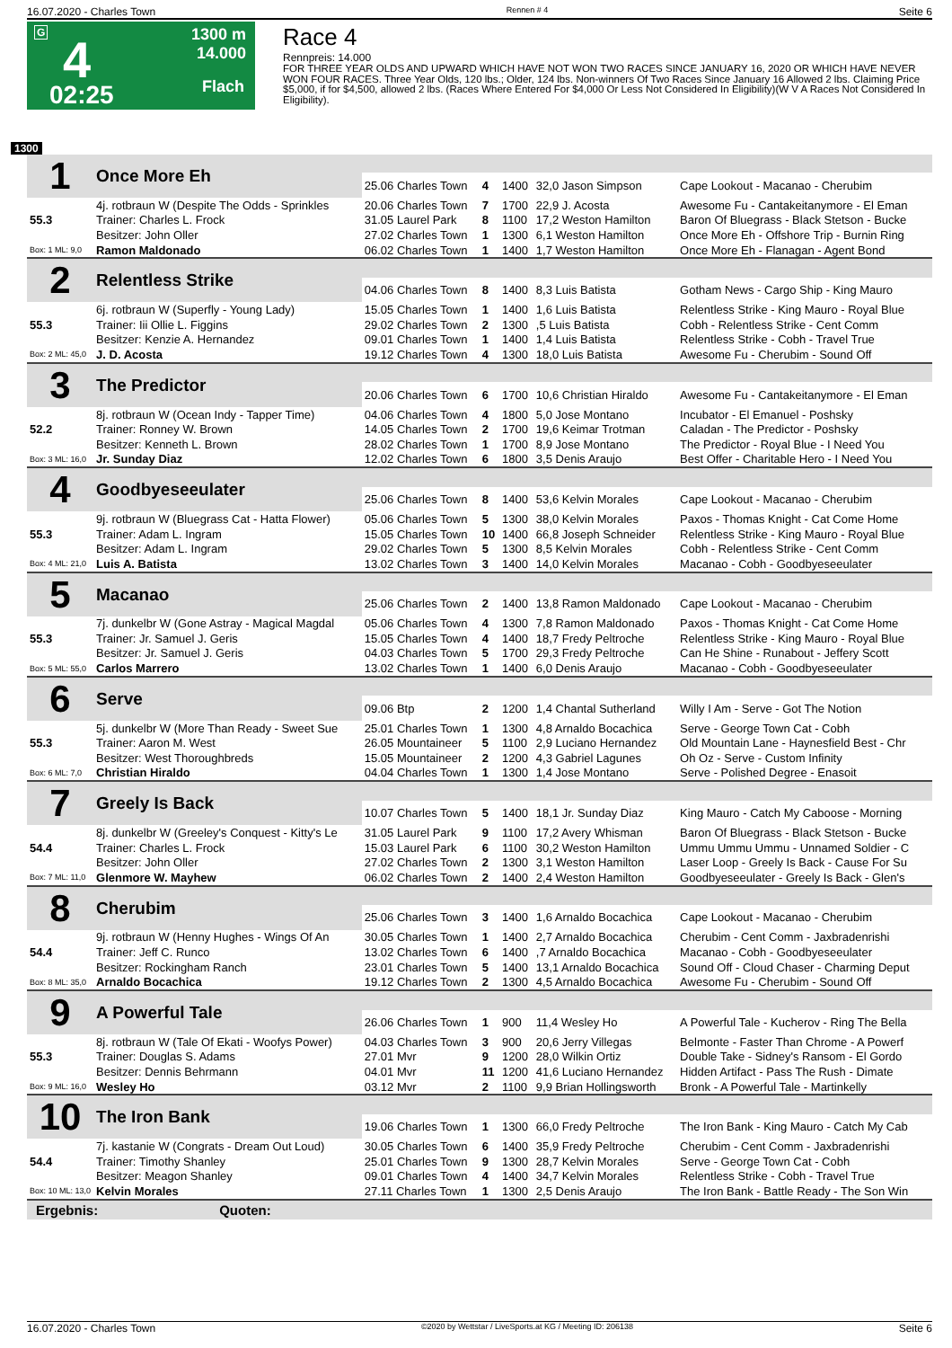16.07.2020 - Charles Town Rennen # 4 Seite 6
G 4
02:25
1300 m
14.000
Flach
Race 4
Rennpreis: 14.000
FOR THREE YEAR OLDS AND UPWARD WHICH HAVE NOT WON TWO RACES SINCE JANUARY 16, 2020 OR WHICH HAVE NEVER WON FOUR RACES. Three Year Olds, 120 lbs.; Older, 124 lbs. Non-winners Of Two Races Since January 16 Allowed 2 lbs. Claiming Price $5,000, if for $4,500, allowed 2 lbs. (Races Where Entered For $4,000 Or Less Not Considered In Eligibility)(W V A Races Not Considered In Eligibility).
1300
| 1 | Once More Eh | | | | | |
| | | 25.06 Charles Town | 4 | 1400 | 32,0 Jason Simpson | Cape Lookout - Macanao - Cherubim |
| | 4j. rotbraun W (Despite The Odds - Sprinkles | 20.06 Charles Town | 7 | 1700 | 22,9 J. Acosta | Awesome Fu - Cantakeitanymore - El Eman |
| 55.3 | Trainer: Charles L. Frock | 31.05 Laurel Park | 8 | 1100 | 17,2 Weston Hamilton | Baron Of Bluegrass - Black Stetson - Bucke |
| | Besitzer: John Oller | 27.02 Charles Town | 1 | 1300 | 6,1 Weston Hamilton | Once More Eh - Offshore Trip - Burnin Ring |
| Box: 1 ML: 9,0 | Ramon Maldonado | 06.02 Charles Town | 1 | 1400 | 1,7 Weston Hamilton | Once More Eh - Flanagan - Agent Bond |
| 2 | Relentless Strike | | | | | |
| | | 04.06 Charles Town | 8 | 1400 | 8,3 Luis Batista | Gotham News - Cargo Ship - King Mauro |
| | 6j. rotbraun W (Superfly - Young Lady) | 15.05 Charles Town | 1 | 1400 | 1,6 Luis Batista | Relentless Strike - King Mauro - Royal Blue |
| 55.3 | Trainer: Iii Ollie L. Figgins | 29.02 Charles Town | 2 | 1300 | ,5 Luis Batista | Cobh - Relentless Strike - Cent Comm |
| | Besitzer: Kenzie A. Hernandez | 09.01 Charles Town | 1 | 1400 | 1,4 Luis Batista | Relentless Strike - Cobh - Travel True |
| Box: 2 ML: 45,0 | J. D. Acosta | 19.12 Charles Town | 4 | 1300 | 18,0 Luis Batista | Awesome Fu - Cherubim - Sound Off |
| 3 | The Predictor | | | | | |
| | | 20.06 Charles Town | 6 | 1700 | 10,6 Christian Hiraldo | Awesome Fu - Cantakeitanymore - El Eman |
| | 8j. rotbraun W (Ocean Indy - Tapper Time) | 04.06 Charles Town | 4 | 1800 | 5,0 Jose Montano | Incubator - El Emanuel - Poshsky |
| 52.2 | Trainer: Ronney W. Brown | 14.05 Charles Town | 2 | 1700 | 19,6 Keimar Trotman | Caladan - The Predictor - Poshsky |
| | Besitzer: Kenneth L. Brown | 28.02 Charles Town | 1 | 1700 | 8,9 Jose Montano | The Predictor - Royal Blue - I Need You |
| Box: 3 ML: 16,0 | Jr. Sunday Diaz | 12.02 Charles Town | 6 | 1800 | 3,5 Denis Araujo | Best Offer - Charitable Hero - I Need You |
| 4 | Goodbyeseeulater | | | | | |
| | | 25.06 Charles Town | 8 | 1400 | 53,6 Kelvin Morales | Cape Lookout - Macanao - Cherubim |
| | 9j. rotbraun W (Bluegrass Cat - Hatta Flower) | 05.06 Charles Town | 5 | 1300 | 38,0 Kelvin Morales | Paxos - Thomas Knight - Cat Come Home |
| 55.3 | Trainer: Adam L. Ingram | 15.05 Charles Town | 10 | 1400 | 66,8 Joseph Schneider | Relentless Strike - King Mauro - Royal Blue |
| | Besitzer: Adam L. Ingram | 29.02 Charles Town | 5 | 1300 | 8,5 Kelvin Morales | Cobh - Relentless Strike - Cent Comm |
| Box: 4 ML: 21,0 | Luis A. Batista | 13.02 Charles Town | 3 | 1400 | 14,0 Kelvin Morales | Macanao - Cobh - Goodbyeseeulater |
| 5 | Macanao | | | | | |
| | | 25.06 Charles Town | 2 | 1400 | 13,8 Ramon Maldonado | Cape Lookout - Macanao - Cherubim |
| | 7j. dunkelbr W (Gone Astray - Magical Magdal | 05.06 Charles Town | 4 | 1300 | 7,8 Ramon Maldonado | Paxos - Thomas Knight - Cat Come Home |
| 55.3 | Trainer: Jr. Samuel J. Geris | 15.05 Charles Town | 4 | 1400 | 18,7 Fredy Peltroche | Relentless Strike - King Mauro - Royal Blue |
| | Besitzer: Jr. Samuel J. Geris | 04.03 Charles Town | 5 | 1700 | 29,3 Fredy Peltroche | Can He Shine - Runabout - Jeffery Scott |
| Box: 5 ML: 55,0 | Carlos Marrero | 13.02 Charles Town | 1 | 1400 | 6,0 Denis Araujo | Macanao - Cobh - Goodbyeseeulater |
| 6 | Serve | | | | | |
| | | 09.06 Btp | 2 | 1200 | 1,4 Chantal Sutherland | Willy I Am - Serve - Got The Notion |
| | 5j. dunkelbr W (More Than Ready - Sweet Sue | 25.01 Charles Town | 1 | 1300 | 4,8 Arnaldo Bocachica | Serve - George Town Cat - Cobh |
| 55.3 | Trainer: Aaron M. West | 26.05 Mountaineer | 5 | 1100 | 2,9 Luciano Hernandez | Old Mountain Lane - Haynesfield Best - Chr |
| | Besitzer: West Thoroughbreds | 15.05 Mountaineer | 2 | 1200 | 4,3 Gabriel Lagunes | Oh Oz - Serve - Custom Infinity |
| Box: 6 ML: 7,0 | Christian Hiraldo | 04.04 Charles Town | 1 | 1300 | 1,4 Jose Montano | Serve - Polished Degree - Enasoit |
| 7 | Greely Is Back | | | | | |
| | | 10.07 Charles Town | 5 | 1400 | 18,1 Jr. Sunday Diaz | King Mauro - Catch My Caboose - Morning |
| | 8j. dunkelbr W (Greeley's Conquest - Kitty's Le | 31.05 Laurel Park | 9 | 1100 | 17,2 Avery Whisman | Baron Of Bluegrass - Black Stetson - Bucke |
| 54.4 | Trainer: Charles L. Frock | 15.03 Laurel Park | 6 | 1100 | 30,2 Weston Hamilton | Ummu Ummu Ummu - Unnamed Soldier - C |
| | Besitzer: John Oller | 27.02 Charles Town | 2 | 1300 | 3,1 Weston Hamilton | Laser Loop - Greely Is Back - Cause For Su |
| Box: 7 ML: 11,0 | Glenmore W. Mayhew | 06.02 Charles Town | 2 | 1400 | 2,4 Weston Hamilton | Goodbyeseeulater - Greely Is Back - Glen's |
| 8 | Cherubim | | | | | |
| | | 25.06 Charles Town | 3 | 1400 | 1,6 Arnaldo Bocachica | Cape Lookout - Macanao - Cherubim |
| | 9j. rotbraun W (Henny Hughes - Wings Of An | 30.05 Charles Town | 1 | 1400 | 2,7 Arnaldo Bocachica | Cherubim - Cent Comm - Jaxbradenrishi |
| 54.4 | Trainer: Jeff C. Runco | 13.02 Charles Town | 6 | 1400 | ,7 Arnaldo Bocachica | Macanao - Cobh - Goodbyeseeulater |
| | Besitzer: Rockingham Ranch | 23.01 Charles Town | 5 | 1400 | 13,1 Arnaldo Bocachica | Sound Off - Cloud Chaser - Charming Deput |
| Box: 8 ML: 35,0 | Arnaldo Bocachica | 19.12 Charles Town | 2 | 1300 | 4,5 Arnaldo Bocachica | Awesome Fu - Cherubim - Sound Off |
| 9 | A Powerful Tale | | | | | |
| | | 26.06 Charles Town | 1 | 900 | 11,4 Wesley Ho | A Powerful Tale - Kucherov - Ring The Bella |
| | 8j. rotbraun W (Tale Of Ekati - Woofys Power) | 04.03 Charles Town | 3 | 900 | 20,6 Jerry Villegas | Belmonte - Faster Than Chrome - A Powerf |
| 55.3 | Trainer: Douglas S. Adams | 27.01 Mvr | 9 | 1200 | 28,0 Wilkin Ortiz | Double Take - Sidney's Ransom - El Gordo |
| | Besitzer: Dennis Behrmann | 04.01 Mvr | 11 | 1200 | 41,6 Luciano Hernandez | Hidden Artifact - Pass The Rush - Dimate |
| Box: 9 ML: 16,0 | Wesley Ho | 03.12 Mvr | 2 | 1100 | 9,9 Brian Hollingsworth | Bronk - A Powerful Tale - Martinkelly |
| 10 | The Iron Bank | | | | | |
| | | 19.06 Charles Town | 1 | 1300 | 66,0 Fredy Peltroche | The Iron Bank - King Mauro - Catch My Cab |
| | 7j. kastanie W (Congrats - Dream Out Loud) | 30.05 Charles Town | 6 | 1400 | 35,9 Fredy Peltroche | Cherubim - Cent Comm - Jaxbradenrishi |
| 54.4 | Trainer: Timothy Shanley | 25.01 Charles Town | 9 | 1300 | 28,7 Kelvin Morales | Serve - George Town Cat - Cobh |
| | Besitzer: Meagon Shanley | 09.01 Charles Town | 4 | 1400 | 34,7 Kelvin Morales | Relentless Strike - Cobh - Travel True |
| Box: 10 ML: 13,0 | Kelvin Morales | 27.11 Charles Town | 1 | 1300 | 2,5 Denis Araujo | The Iron Bank - Battle Ready - The Son Win |
Ergebnis: Quoten:
16.07.2020 - Charles Town ©2020 by Wettstar / LiveSports.at KG / Meeting ID: 206138 Seite 6